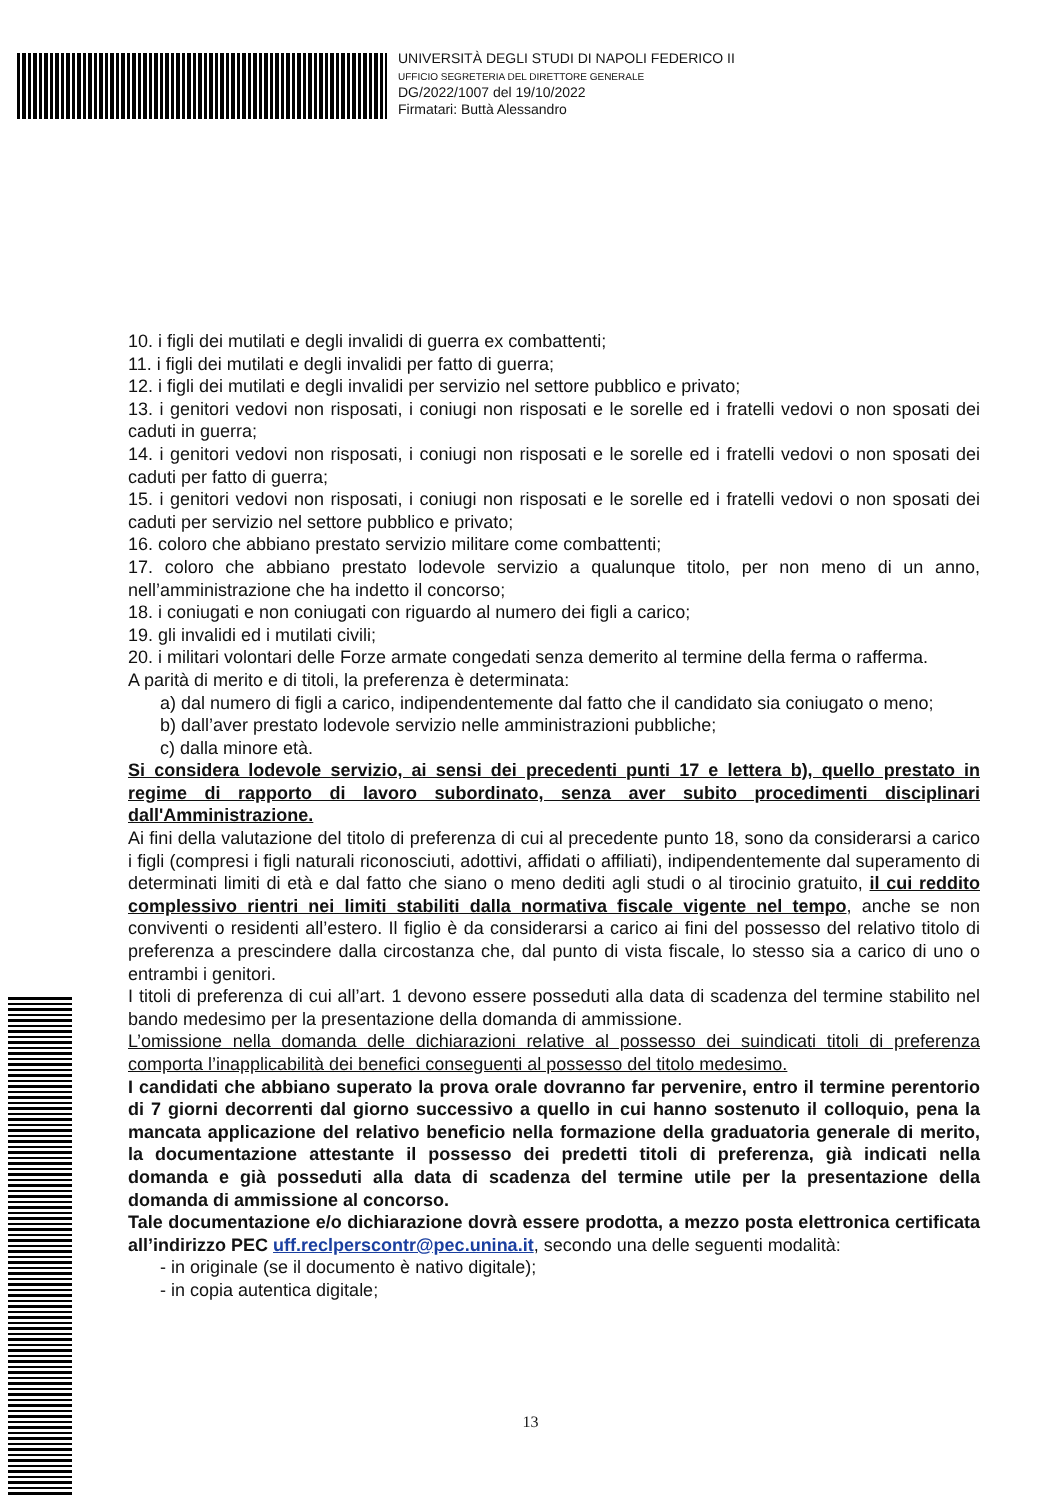UNIVERSITÀ DEGLI STUDI DI NAPOLI FEDERICO II
UFFICIO SEGRETERIA DEL DIRETTORE GENERALE
DG/2022/1007 del 19/10/2022
Firmatari: Buttà Alessandro
10. i figli dei mutilati e degli invalidi di guerra ex combattenti;
11. i figli dei mutilati e degli invalidi per fatto di guerra;
12. i figli dei mutilati e degli invalidi per servizio nel settore pubblico e privato;
13. i genitori vedovi non risposati, i coniugi non risposati e le sorelle ed i fratelli vedovi o non sposati dei caduti in guerra;
14. i genitori vedovi non risposati, i coniugi non risposati e le sorelle ed i fratelli vedovi o non sposati dei caduti per fatto di guerra;
15. i genitori vedovi non risposati, i coniugi non risposati e le sorelle ed i fratelli vedovi o non sposati dei caduti per servizio nel settore pubblico e privato;
16. coloro che abbiano prestato servizio militare come combattenti;
17. coloro che abbiano prestato lodevole servizio a qualunque titolo, per non meno di un anno, nell’amministrazione che ha indetto il concorso;
18. i coniugati e non coniugati con riguardo al numero dei figli a carico;
19. gli invalidi ed i mutilati civili;
20. i militari volontari delle Forze armate congedati senza demerito al termine della ferma o rafferma.
A parità di merito e di titoli, la preferenza è determinata:
a) dal numero di figli a carico, indipendentemente dal fatto che il candidato sia coniugato o meno;
b) dall’aver prestato lodevole servizio nelle amministrazioni pubbliche;
c) dalla minore età.
Si considera lodevole servizio, ai sensi dei precedenti punti 17 e lettera b), quello prestato in regime di rapporto di lavoro subordinato, senza aver subito procedimenti disciplinari dall'Amministrazione.
Ai fini della valutazione del titolo di preferenza di cui al precedente punto 18, sono da considerarsi a carico i figli (compresi i figli naturali riconosciuti, adottivi, affidati o affiliati), indipendentemente dal superamento di determinati limiti di età e dal fatto che siano o meno dediti agli studi o al tirocinio gratuito, il cui reddito complessivo rientri nei limiti stabiliti dalla normativa fiscale vigente nel tempo, anche se non conviventi o residenti all’estero. Il figlio è da considerarsi a carico ai fini del possesso del relativo titolo di preferenza a prescindere dalla circostanza che, dal punto di vista fiscale, lo stesso sia a carico di uno o entrambi i genitori.
I titoli di preferenza di cui all’art. 1 devono essere posseduti alla data di scadenza del termine stabilito nel bando medesimo per la presentazione della domanda di ammissione.
L’omissione nella domanda delle dichiarazioni relative al possesso dei suindicati titoli di preferenza comporta l’inapplicabilità dei benefici conseguenti al possesso del titolo medesimo.
I candidati che abbiano superato la prova orale dovranno far pervenire, entro il termine perentorio di 7 giorni decorrenti dal giorno successivo a quello in cui hanno sostenuto il colloquio, pena la mancata applicazione del relativo beneficio nella formazione della graduatoria generale di merito, la documentazione attestante il possesso dei predetti titoli di preferenza, già indicati nella domanda e già posseduti alla data di scadenza del termine utile per la presentazione della domanda di ammissione al concorso.
Tale documentazione e/o dichiarazione dovrà essere prodotta, a mezzo posta elettronica certificata all’indirizzo PEC uff.reclperscontr@pec.unina.it, secondo una delle seguenti modalità:
- in originale (se il documento è nativo digitale);
- in copia autentica digitale;
13